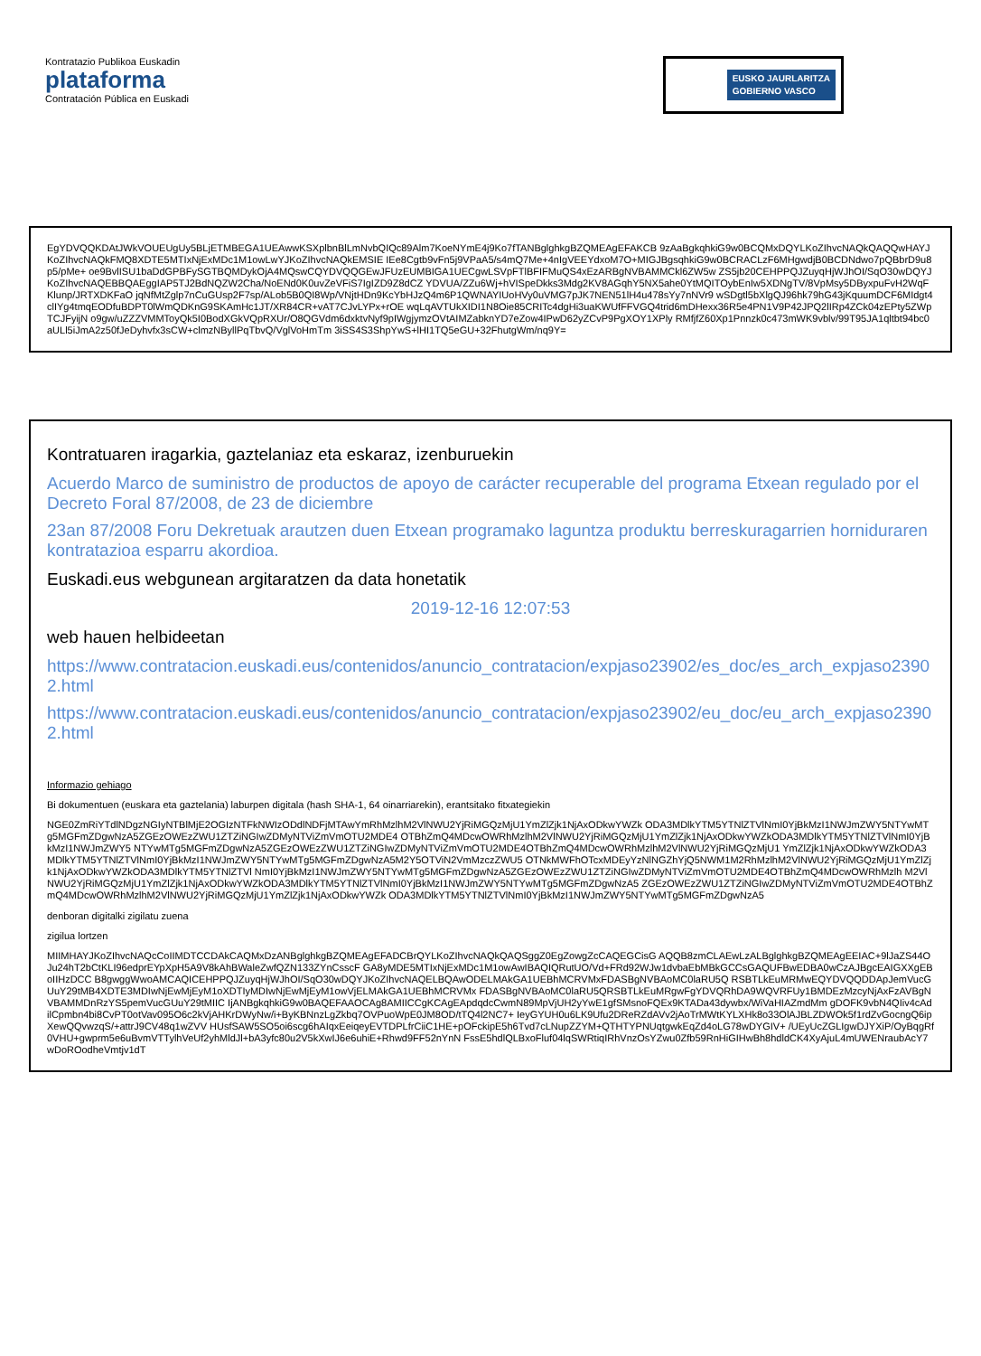Kontratazio Publikoa Euskadin
plataforma
Contratación Pública en Euskadi
EUSKO JAURLARITZA
GOBIERNO VASCO
EgYDVQQKDAtJWkVOUEUgUy5BLjETMBEGA1UEAwwKSXplbnBlLmNvbQIQc89Alm7KoeNYmE4j9Ko7fTANBglghkgBZQMEAgEFAKCB 9zAaBgkqhkiG9w0BCQMxDQYLKoZIhvcNAQkQAQQwHAYJKoZIhvcNAQkFMQ8XDTE5MTIxNjExMDc1M1owLwYJKoZIhvcNAQkEMSIE IEe8Cgtb9vFn5j9VPaA5/s4mQ7Me+4nIgVEEYdxoM7O+MIGJBgsqhkiG9w0BCRACLzF6MHgwdjB0BCDNdwo7pQBbrD9u8p5/pMe+ oe9BvlISU1baDdGPBFySGTBQMDykOjA4MQswCQYDVQQGEwJFUzEUMBIGA1UECgwLSVpFTlBFIFMuQS4xEzARBgNVBAMMCkl6ZW5w ZS5jb20CEHPPQJZuyqHjWJhOI/SqO30wDQYJKoZIhvcNAQEBBQAEggIAP5TJ2BdNQZW2Cha/NoENd0K0uvZeVFiS7IgIZD9Z8dCZ YDVUA/ZZu6Wj+hVISpeDkks3Mdg2KV8AGqhY5NX5ahe0YtMQITOybEnIw5XDNgTV/8VpMsy5DByxpuFvH2WqFKlunp/JRTXDKFaO jqNfMtZglp7nCuGUsp2F7sp/ALob5B0QI8Wp/VNjtHDn9KcYbHJzQ4m6P1QWNAYIUoHVy0uVMG7pJK7NEN51lH4u478sYy7nNVr9 wSDgtl5bXlgQJ96hk79hG43jKquumDCF6MIdgt4clIYg4tmqEODfuBDPT0lWmQDKnG9SKAmHc1JT/XR84CR+vAT7CJvLYPx+rOE wqLqAVTUkXIDI1N8Oie85CRITc4dgHi3uaKWUfFFVGQ4trid6mDHexx36R5e4PN1V9P42JPQ2lIRp4ZCk04zEPty5ZWpTCJFyijN o9gw/uZZZVMMToyQk5I0BodXGkVQpRXUr/O8QGVdm6dxktvNyf9pIWgjymzOVtAIMZabknYD7eZow4IPwD62yZCvP9PgXOY1XPly RMfjfZ60Xp1Pnnzk0c473mWK9vblv/99T95JA1qltbt94bc0aULl5iJmA2z50fJeDyhvfx3sCW+clmzNByllPqTbvQ/VglVoHmTm 3iSS4S3ShpYwS+lHI1TQ5eGU+32FhutgWm/nq9Y=
Kontratuaren iragarkia, gaztelaniaz eta eskaraz, izenburuekin
Acuerdo Marco de suministro de productos de apoyo de carácter recuperable del programa Etxean regulado por el Decreto Foral 87/2008, de 23 de diciembre
23an 87/2008 Foru Dekretuak arautzen duen Etxean programako laguntza produktu berreskuragarrien horniduraren kontratazioa esparru akordioa.
Euskadi.eus webgunean argitaratzen da data honetatik
2019-12-16 12:07:53
web hauen helbideetan
https://www.contratacion.euskadi.eus/contenidos/anuncio_contratacion/expjaso23902/es_doc/es_arch_expjaso23902.html
https://www.contratacion.euskadi.eus/contenidos/anuncio_contratacion/expjaso23902/eu_doc/eu_arch_expjaso23902.html
Informazio gehiago
Bi dokumentuen (euskara eta gaztelania) laburpen digitala (hash SHA-1, 64 oinarriarekin), erantsitako fitxategiekin
NGE0ZmRiYTdlNDgzNGIyNTBlMjE2OGIzNTFkNWIzODdlNDFjMTAwYmRhMzlhM2VlNWU2YjRiMGQzMjU1YmZlZjk1NjAxODkwYWZk ODA3MDlkYTM5YTNlZTVlNmI0YjBkMzI1NWJmZWY5NTYwMTg5MGFmZDgwNzA5ZGEzOWEzZWU1ZTZiNGIwZDMyNTViZmVmOTU2MDE4 OTBhZmQ4MDcwOWRhMzlhM2VlNWU2YjRiMGQzMjU1YmZlZjk1NjAxODkwYWZkODA3MDlkYTM5YTNlZTVlNmI0YjBkMzI1NWJmZWY5 NTYwMTg5MGFmZDgwNzA5ZGEzOWEzZWU1ZTZiNGIwZDMyNTViZmVmOTU2MDE4OTBhZmQ4MDcwOWRhMzlhM2VlNWU2YjRiMGQzMjU1 YmZlZjk1NjAxODkwYWZkODA3MDlkYTM5YTNlZTVlNmI0YjBkMzI1NWJmZWY5NTYwMTg5MGFmZDgwNzA5M2Y5OTViN2VmMzczZWU5 OTNkMWFhOTcxMDEyYzNlNGZhYjQ5NWM1M2RhMzlhM2VlNWU2YjRiMGQzMjU1YmZlZjk1NjAxODkwYWZkODA3MDlkYTM5YTNlZTVl NmI0YjBkMzI1NWJmZWY5NTYwMTg5MGFmZDgwNzA5ZGEzOWEzZWU1ZTZiNGIwZDMyNTViZmVmOTU2MDE4OTBhZmQ4MDcwOWRhMzlh M2VlNWU2YjRiMGQzMjU1YmZlZjk1NjAxODkwYWZkODA3MDlkYTM5YTNlZTVlNmI0YjBkMzI1NWJmZWY5NTYwMTg5MGFmZDgwNzA5 ZGEzOWEzZWU1ZTZiNGIwZDMyNTViZmVmOTU2MDE4OTBhZmQ4MDcwOWRhMzlhM2VlNWU2YjRiMGQzMjU1YmZlZjk1NjAxODkwYWZk ODA3MDlkYTM5YTNlZTVlNmI0YjBkMzI1NWJmZWY5NTYwMTg5MGFmZDgwNzA5
denboran digitalki zigilatu zuena
zigilua lortzen
MIIMHAYJKoZIhvcNAQcCoIIMDTCCDAkCAQMxDzANBglghkgBZQMEAgEFADCBrQYLKoZIhvcNAQkQAQSggZ0EgZowgZcCAQEGCisG AQQB8zmCLAEwLzALBglghkgBZQMEAgEEIAC+9lJaZS44OJu24hT2bCtKLI96edprEYpXpH5A9V8kAhBWaleZwfQZN133ZYnCsscF GA8yMDE5MTIxNjExMDc1M1owAwIBAQIQRutUO/Vd+FRd92WJw1dvbaEbMBkGCCsGAQUFBwEDBA0wCzAJBgcEAIGXXgEBoIIHzDCC B8gwggWwoAMCAQICEHPPQJZuyqHjWJhOI/SqO30wDQYJKoZIhvcNAQELBQAwODELMAkGA1UEBhMCRVMxFDASBgNVBAoMC0laRU5Q RSBTLkEuMRMwEQYDVQQDDApJemVucGUuY29tMB4XDTE3MDIwNjEwMjEyM1oXDTIyMDIwNjEwMjEyM1owVjELMAkGA1UEBhMCRVMx FDASBgNVBAoMC0laRU5QRSBTLkEuMRgwFgYDVQRhDA9WQVRFUy1BMDEzMzcyNjAxFzAVBgNVBAMMDnRzYS5pemVucGUuY29tMIIC IjANBgkqhkiG9w0BAQEFAAOCAg8AMIICCgKCAgEApdqdcCwmN89MpVjUH2yYwE1gfSMsnoFQEx9KTADa43dywbx/WiVaHIAZmdMm gDOFK9vbN4QIiv4cAdilCpmbn4bi8CvPT0otVav095O6c2kVjAHKrDWyNw/i+ByKBNnzLgZkbq7OVPuoWpE0JM8OD/tTQ4l2NC7+ IeyGYUH0u6LK9Ufu2DReRZdAVv2jAoTrMWtKYLXHk8o33OlAJBLZDWOk5f1rdZvGocngQ6ipXewQQvwzqS/+attrJ9CV48q1wZVV HUsfSAW5SO5oi6scg6hAIqxEeiqeyEVTDPLfrCiiC1HE+pOFckipE5h6Tvd7cLNupZZYM+QTHTYPNUqtgwkEqZd4oLG78wDYGIV+ /UEyUcZGLIgwDJYXiP/OyBqgRf0VHU+gwprm5e6uBvmVTTylhVeUf2yhMldJl+bA3yfc80u2V5kXwIJ6e6uhiE+Rhwd9FF52nYnN FssE5hdlQLBxoFluf04lqSWRtiqIRhVnzOsYZwu0Zfb59RnHiGIHwBh8hdldCK4XyAjuL4mUWENraubAcY7wDoROodheVmtjv1dT